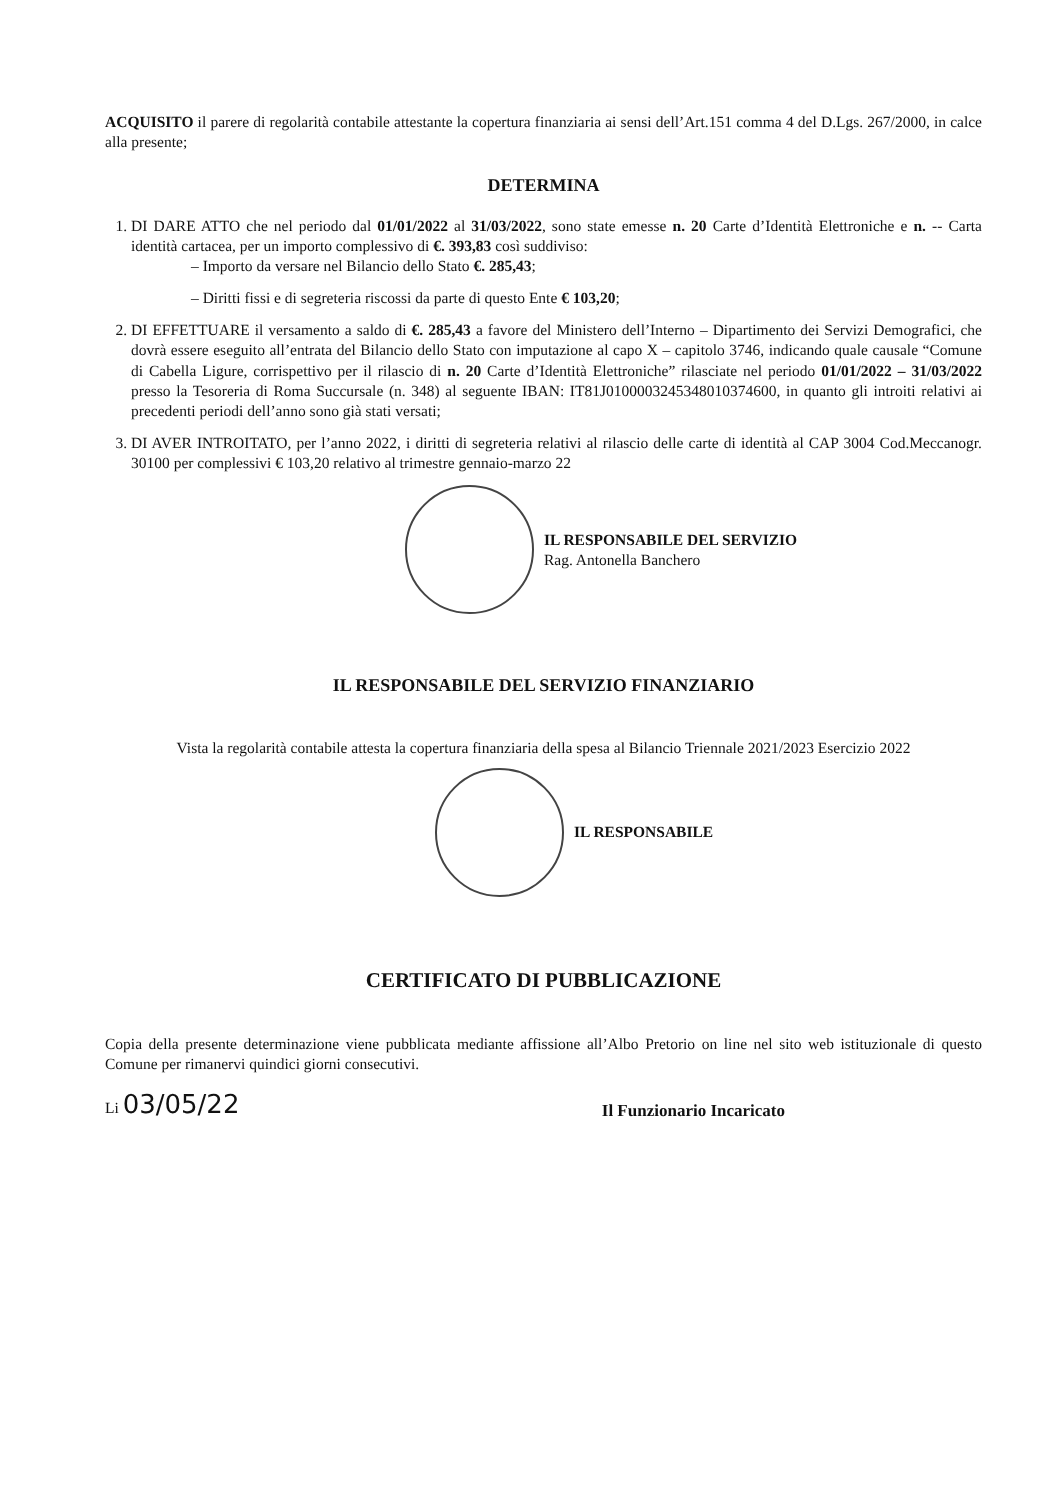ACQUISITO il parere di regolarità contabile attestante la copertura finanziaria ai sensi dell’Art.151 comma 4 del D.Lgs. 267/2000, in calce alla presente;
DETERMINA
1. DI DARE ATTO che nel periodo dal 01/01/2022 al 31/03/2022, sono state emesse n. 20 Carte d’Identità Elettroniche e n. -- Carta identità cartacea, per un importo complessivo di €. 393,83 così suddiviso:
– Importo da versare nel Bilancio dello Stato €. 285,43;
– Diritti fissi e di segreteria riscossi da parte di questo Ente € 103,20;
2. DI EFFETTUARE il versamento a saldo di €. 285,43 a favore del Ministero dell’Interno – Dipartimento dei Servizi Demografici, che dovrà essere eseguito all’entrata del Bilancio dello Stato con imputazione al capo X – capitolo 3746, indicando quale causale “Comune di Cabella Ligure, corrispettivo per il rilascio di n. 20 Carte d’Identità Elettroniche” rilasciate nel periodo 01/01/2022 – 31/03/2022 presso la Tesoreria di Roma Succursale (n. 348) al seguente IBAN: IT81J0100003245348010374600, in quanto gli introiti relativi ai precedenti periodi dell’anno sono già stati versati;
3. DI AVER INTROITATO, per l’anno 2022, i diritti di segreteria relativi al rilascio delle carte di identità al CAP 3004 Cod.Meccanogr. 30100 per complessivi € 103,20 relativo al trimestre gennaio-marzo 22
IL RESPONSABILE DEL SERVIZIO
Rag. Antonella Banchero
IL RESPONSABILE DEL SERVIZIO FINANZIARIO
Vista la regolarità contabile attesta la copertura finanziaria della spesa al Bilancio Triennale 2021/2023 Esercizio 2022
IL RESPONSABILE
CERTIFICATO DI PUBBLICAZIONE
Copia della presente determinazione viene pubblicata mediante affissione all’Albo Pretorio on line nel sito web istituzionale di questo Comune per rimanervi quindici giorni consecutivi.
Li 03/05/22
Il Funzionario Incaricato